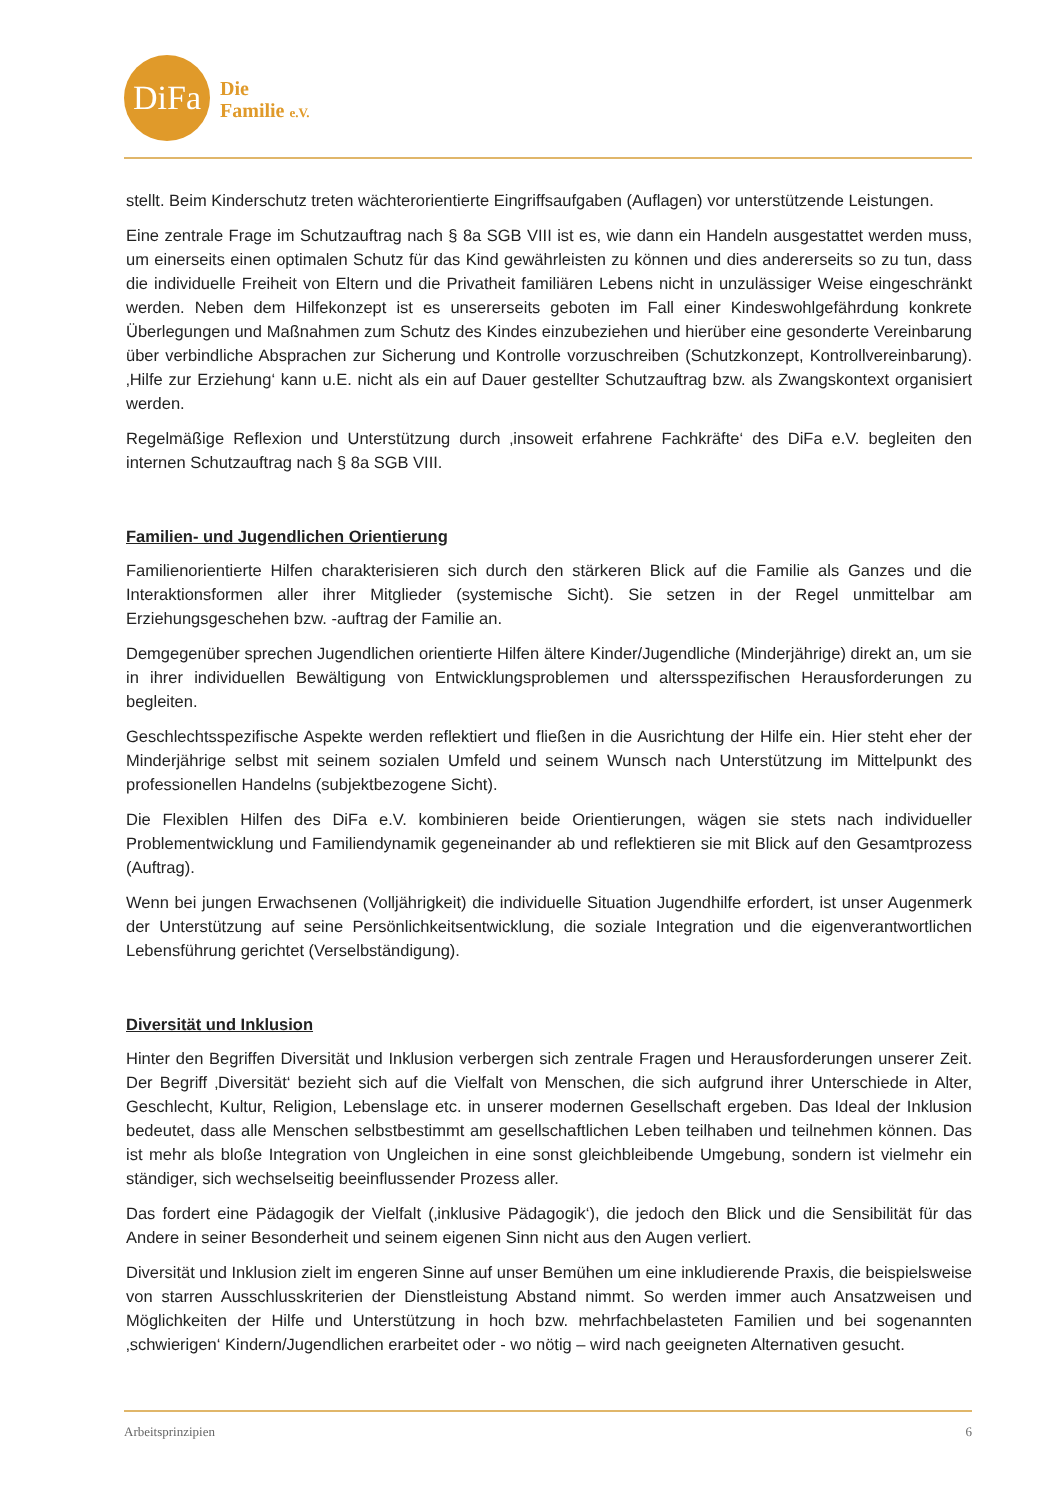DiFa
Die
Familie e.V.
stellt. Beim Kinderschutz treten wächterorientierte Eingriffsaufgaben (Auflagen) vor unterstützende Leistungen.
Eine zentrale Frage im Schutzauftrag nach § 8a SGB VIII ist es, wie dann ein Handeln ausgestattet werden muss, um einerseits einen optimalen Schutz für das Kind gewährleisten zu können und dies andererseits so zu tun, dass die individuelle Freiheit von Eltern und die Privatheit familiären Lebens nicht in unzulässiger Weise eingeschränkt werden. Neben dem Hilfekonzept ist es unsererseits geboten im Fall einer Kindeswohlgefährdung konkrete Überlegungen und Maßnahmen zum Schutz des Kindes einzubeziehen und hierüber eine gesonderte Vereinbarung über verbindliche Absprachen zur Sicherung und Kontrolle vorzuschreiben (Schutzkonzept, Kontrollvereinbarung). ‚Hilfe zur Erziehung‘ kann u.E. nicht als ein auf Dauer gestellter Schutzauftrag bzw. als Zwangskontext organisiert werden.
Regelmäßige Reflexion und Unterstützung durch ‚insoweit erfahrene Fachkräfte‘ des DiFa e.V. begleiten den internen Schutzauftrag nach § 8a SGB VIII.
Familien- und Jugendlichen Orientierung
Familienorientierte Hilfen charakterisieren sich durch den stärkeren Blick auf die Familie als Ganzes und die Interaktionsformen aller ihrer Mitglieder (systemische Sicht). Sie setzen in der Regel unmittelbar am Erziehungsgeschehen bzw. -auftrag der Familie an.
Demgegenüber sprechen Jugendlichen orientierte Hilfen ältere Kinder/Jugendliche (Minderjährige) direkt an, um sie in ihrer individuellen Bewältigung von Entwicklungsproblemen und altersspezifischen Herausforderungen zu begleiten.
Geschlechtsspezifische Aspekte werden reflektiert und fließen in die Ausrichtung der Hilfe ein. Hier steht eher der Minderjährige selbst mit seinem sozialen Umfeld und seinem Wunsch nach Unterstützung im Mittelpunkt des professionellen Handelns (subjektbezogene Sicht).
Die Flexiblen Hilfen des DiFa e.V. kombinieren beide Orientierungen, wägen sie stets nach individueller Problementwicklung und Familiendynamik gegeneinander ab und reflektieren sie mit Blick auf den Gesamtprozess (Auftrag).
Wenn bei jungen Erwachsenen (Volljährigkeit) die individuelle Situation Jugendhilfe erfordert, ist unser Augenmerk der Unterstützung auf seine Persönlichkeitsentwicklung, die soziale Integration und die eigenverantwortlichen Lebensführung gerichtet (Verselbständigung).
Diversität und Inklusion
Hinter den Begriffen Diversität und Inklusion verbergen sich zentrale Fragen und Herausforderungen unserer Zeit. Der Begriff ‚Diversität‘ bezieht sich auf die Vielfalt von Menschen, die sich aufgrund ihrer Unterschiede in Alter, Geschlecht, Kultur, Religion, Lebenslage etc. in unserer modernen Gesellschaft ergeben. Das Ideal der Inklusion bedeutet, dass alle Menschen selbstbestimmt am gesellschaftlichen Leben teilhaben und teilnehmen können. Das ist mehr als bloße Integration von Ungleichen in eine sonst gleichbleibende Umgebung, sondern ist vielmehr ein ständiger, sich wechselseitig beeinflussender Prozess aller.
Das fordert eine Pädagogik der Vielfalt (‚inklusive Pädagogik‘), die jedoch den Blick und die Sensibilität für das Andere in seiner Besonderheit und seinem eigenen Sinn nicht aus den Augen verliert.
Diversität und Inklusion zielt im engeren Sinne auf unser Bemühen um eine inkludierende Praxis, die beispielsweise von starren Ausschlusskriterien der Dienstleistung Abstand nimmt. So werden immer auch Ansatzweisen und Möglichkeiten der Hilfe und Unterstützung in hoch bzw. mehrfachbelasteten Familien und bei sogenannten ‚schwierigen‘ Kindern/Jugendlichen erarbeitet oder - wo nötig – wird nach geeigneten Alternativen gesucht.
Arbeitsprinzipien 6